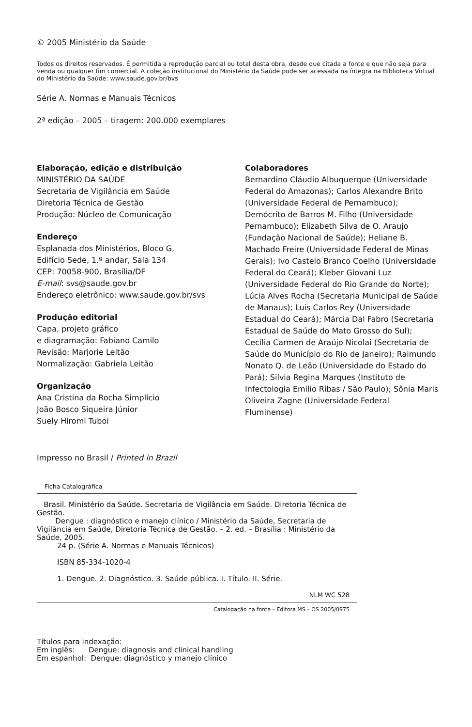© 2005 Ministério da Saúde
Todos os direitos reservados. É permitida a reprodução parcial ou total desta obra, desde que citada a fonte e que não seja para venda ou qualquer fim comercial. A coleção institucional do Ministério da Saúde pode ser acessada na íntegra na Biblioteca Virtual do Ministério da Saúde: www.saude.gov.br/bvs
Série A. Normas e Manuais Técnicos
2ª edição – 2005 – tiragem: 200.000 exemplares
Elaboração, edição e distribuição
MINISTÉRIO DA SAÚDE
Secretaria de Vigilância em Saúde
Diretoria Técnica de Gestão
Produção: Núcleo de Comunicação
Endereço
Esplanada dos Ministérios, Bloco G,
Edifício Sede, 1.º andar, Sala 134
CEP: 70058-900, Brasília/DF
E-mail: svs@saude.gov.br
Endereço eletrônico: www.saude.gov.br/svs
Produção editorial
Capa, projeto gráfico
e diagramação: Fabiano Camilo
Revisão: Marjorie Leitão
Normalização: Gabriela Leitão
Organização
Ana Cristina da Rocha Simplício
João Bosco Siqueira Júnior
Suely Hiromi Tuboi
Colaboradores
Bernardino Cláudio Albuquerque (Universidade Federal do Amazonas); Carlos Alexandre Brito (Universidade Federal de Pernambuco); Demócrito de Barros M. Filho (Universidade Pernambuco); Elizabeth Silva de O. Araujo (Fundação Nacional de Saúde); Heliane B. Machado Freire (Universidade Federal de Minas Gerais); Ivo Castelo Branco Coelho (Universidade Federal do Ceará); Kleber Giovani Luz (Universidade Federal do Rio Grande do Norte); Lúcia Alves Rocha (Secretaria Municipal de Saúde de Manaus); Luis Carlos Rey (Universidade Estadual do Ceará); Márcia Dal Fabro (Secretaria Estadual de Saúde do Mato Grosso do Sul); Cecília Carmen de Araújo Nicolai (Secretaria de Saúde do Município do Rio de Janeiro); Raimundo Nonato Q. de Leão (Universidade do Estado do Pará); Silvia Regina Marques (Instituto de Infectologia Emilio Ribas / São Paulo); Sônia Maris Oliveira Zagne (Universidade Federal Fluminense)
Impresso no Brasil / Printed in Brazil
Ficha Catalográfica
Brasil. Ministério da Saúde. Secretaria de Vigilância em Saúde. Diretoria Técnica de Gestão.
Dengue : diagnóstico e manejo clínico / Ministério da Saúde, Secretaria de Vigilância em Saúde, Diretoria Técnica de Gestão. – 2. ed. – Brasília : Ministério da Saúde, 2005.
24 p. (Série A. Normas e Manuais Técnicos)
ISBN 85-334-1020-4
1. Dengue. 2. Diagnóstico. 3. Saúde pública. I. Título. II. Série.
NLM WC 528
Catalogação na fonte – Editora MS – OS 2005/0975
Títulos para indexação:
Em inglês: Dengue: diagnosis and clinical handling
Em espanhol: Dengue: diagnóstico y manejo clínico